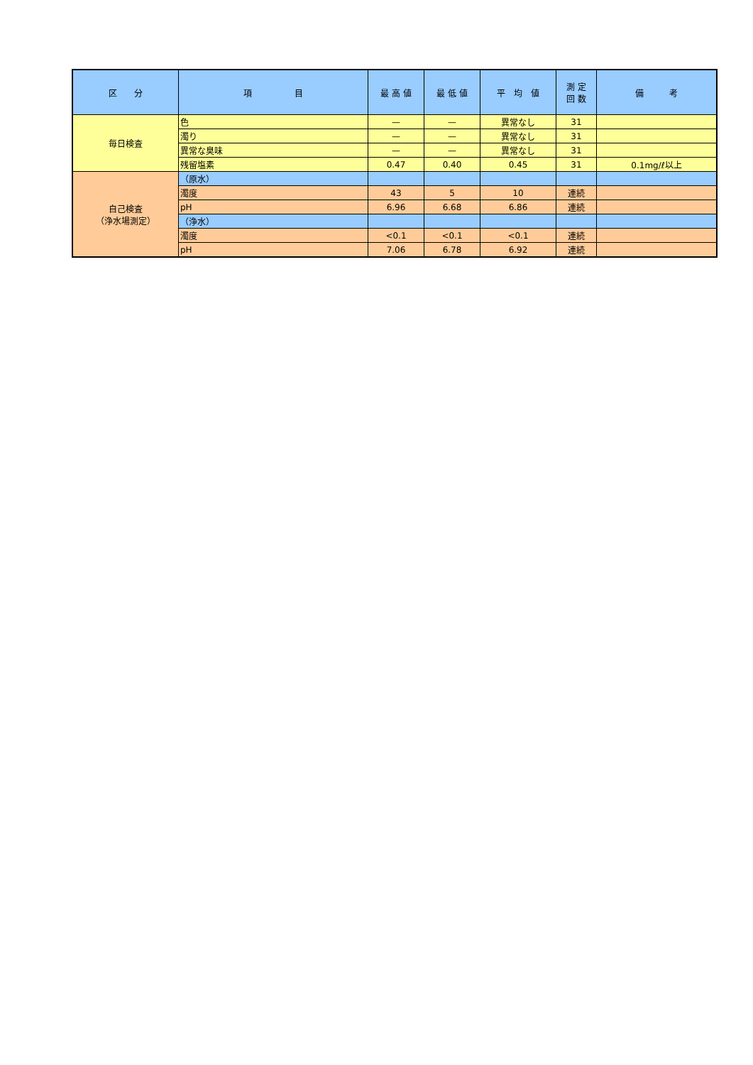| 区 分 | 項 目 | 最 高 値 | 最 低 値 | 平 均 値 | 測 定 回 数 | 備 考 |
| --- | --- | --- | --- | --- | --- | --- |
| 毎日検査 | 色 | — | — | 異常なし | 31 | |
| | 濁り | — | — | 異常なし | 31 | |
| | 異常な臭味 | — | — | 異常なし | 31 | |
| | 残留塩素 | 0.47 | 0.40 | 0.45 | 31 | 0.1mg/ℓ以上 |
| 自己検査 （浄水場測定） | （原水） | | | | | |
| | 濁度 | 43 | 5 | 10 | 連続 | |
| | pH | 6.96 | 6.68 | 6.86 | 連続 | |
| | （浄水） | | | | | |
| | 濁度 | <0.1 | <0.1 | <0.1 | 連続 | |
| | pH | 7.06 | 6.78 | 6.92 | 連続 | |